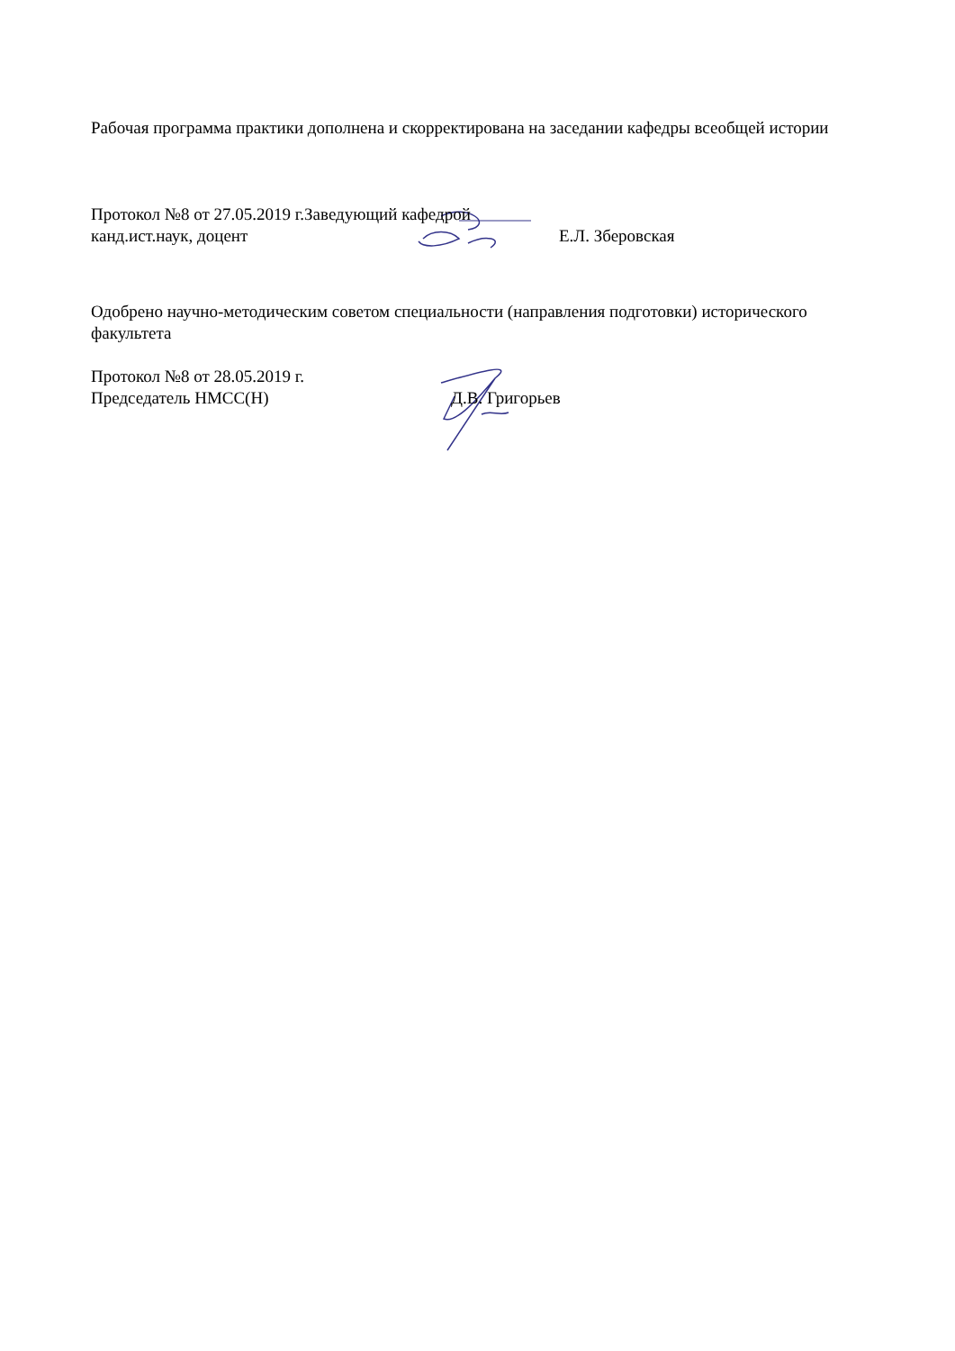Рабочая программа практики дополнена и скорректирована на заседании кафедры всеобщей истории
Протокол №8 от 27.05.2019 г.Заведующий кафедрой
канд.ист.наук, доцент Е.Л. Зберовская
Одобрено научно-методическим советом специальности (направления подготовки) исторического факультета
Протокол №8 от 28.05.2019 г.
Председатель НМСС(Н) Д.В. Григорьев